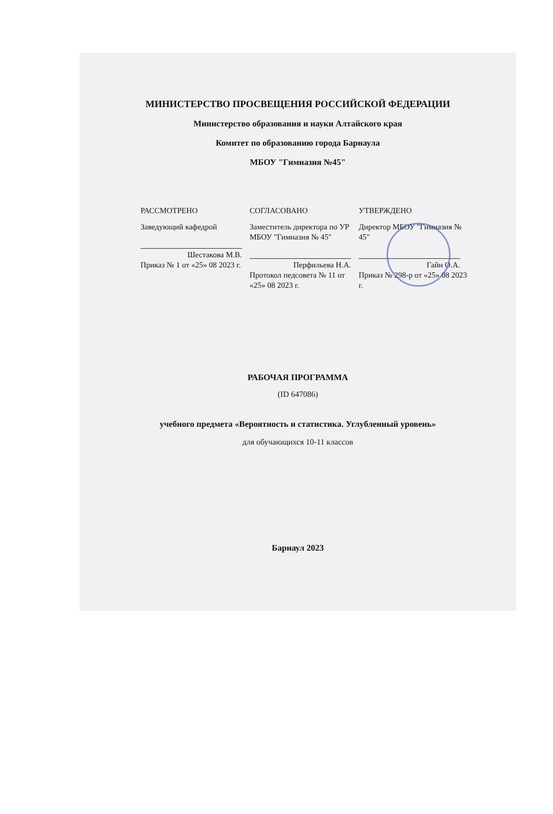МИНИСТЕРСТВО ПРОСВЕЩЕНИЯ РОССИЙСКОЙ ФЕДЕРАЦИИ
Министерство образования и науки Алтайского края
Комитет по образованию города Барнаула
МБОУ "Гимназия №45"
РАССМОТРЕНО
Заведующий кафедрой
Шестакова М.В.
Приказ № 1 от «25» 08 2023 г.
СОГЛАСОВАНО
Заместитель директора по УР МБОУ "Гимназия № 45"
Перфильева Н.А.
Протокол педсовета № 11 от «25» 08 2023 г.
УТВЕРЖДЕНО
Директор МБОУ "Гимназия № 45"
Гайн О.А.
Приказ № 298-р от «25» 08 2023 г.
РАБОЧАЯ ПРОГРАММА
(ID 647086)
учебного предмета «Вероятность и статистика. Углубленный уровень»
для обучающихся 10-11 классов
Барнаул 2023